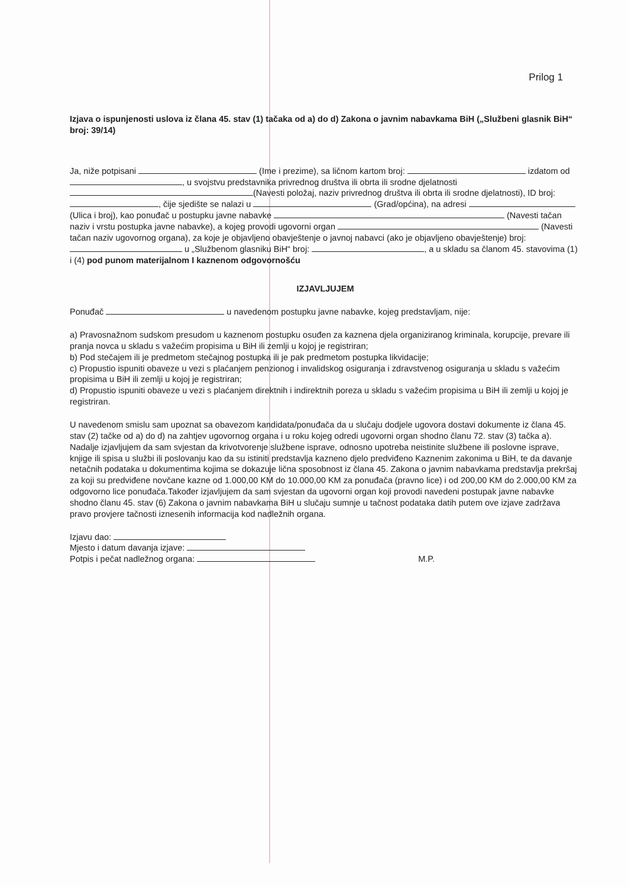Prilog 1
Izjava o ispunjenosti uslova iz člana 45. stav (1) tačaka od a) do d) Zakona o javnim nabavkama BiH („Službeni glasnik BiH“ broj: 39/14)
Ja, niže potpisani (Ime i prezime), sa ličnom kartom broj: izdatom od , u svojstvu predstavnika privrednog društva ili obrta ili srodne djelatnosti (Navesti položaj, naziv privrednog društva ili obrta ili srodne djelatnosti), ID broj: , čije sjedište se nalazi u (Grad/općina), na adresi (Ulica i broj), kao ponuđač u postupku javne nabavke (Navesti tačan naziv i vrstu postupka javne nabavke), a kojeg provodi ugovorni organ (Navesti tačan naziv ugovornog organa), za koje je objavljeno obavještenje o javnoj nabavci (ako je objavljeno obavještenje) broj: u „Službenom glasniku BiH“ broj: , a u skladu sa članom 45. stavovima (1) i (4) pod punom materijalnom I kaznenom odgovornošću
IZJAVLJUJEM
Ponuđač u navedenom postupku javne nabavke, kojeg predstavljam, nije:
a) Pravosnažnom sudskom presudom u kaznenom postupku osuđen za kaznena djela organiziranog kriminala, korupcije, prevare ili pranja novca u skladu s važećim propisima u BiH ili zemlji u kojoj je registriran;
b) Pod stečajem ili je predmetom stečajnog postupka ili je pak predmetom postupka likvidacije;
c) Propustio ispuniti obaveze u vezi s plaćanjem penzionog i invalidskog osiguranja i zdravstvenog osiguranja u skladu s važećim propisima u BiH ili zemlji u kojoj je registriran;
d) Propustio ispuniti obaveze u vezi s plaćanjem direktnih i indirektnih poreza u skladu s važećim propisima u BiH ili zemlji u kojoj je registriran.
U navedenom smislu sam upoznat sa obavezom kandidata/ponuđača da u slučaju dodjele ugovora dostavi dokumente iz člana 45. stav (2) tačke od a) do d) na zahtjev ugovornog organa i u roku kojeg odredi ugovorni organ shodno članu 72. stav (3) tačka a).
Nadalje izjavljujem da sam svjestan da krivotvorenje službene isprave, odnosno upotreba neistinite službene ili poslovne isprave, knjige ili spisa u službi ili poslovanju kao da su istiniti predstavlja kazneno djelo predviđeno Kaznenim zakonima u BiH, te da davanje netačnih podataka u dokumentima kojima se dokazuje lična sposobnost iz člana 45. Zakona o javnim nabavkama predstavlja prekršaj za koji su predviđene novčane kazne od 1.000,00 KM do 10.000,00 KM za ponuđača (pravno lice) i od 200,00 KM do 2.000,00 KM za odgovorno lice ponuđača.Također izjavljujem da sam svjestan da ugovorni organ koji provodi navedeni postupak javne nabavke shodno članu 45. stav (6) Zakona o javnim nabavkama BiH u slučaju sumnje u tačnost podataka datih putem ove izjave zadržava pravo provjere tačnosti iznesenih informacija kod nadležnih organa.
Izjavu dao:
Mjesto i datum davanja izjave:
Potpis i pečat nadležnog organa: M.P.